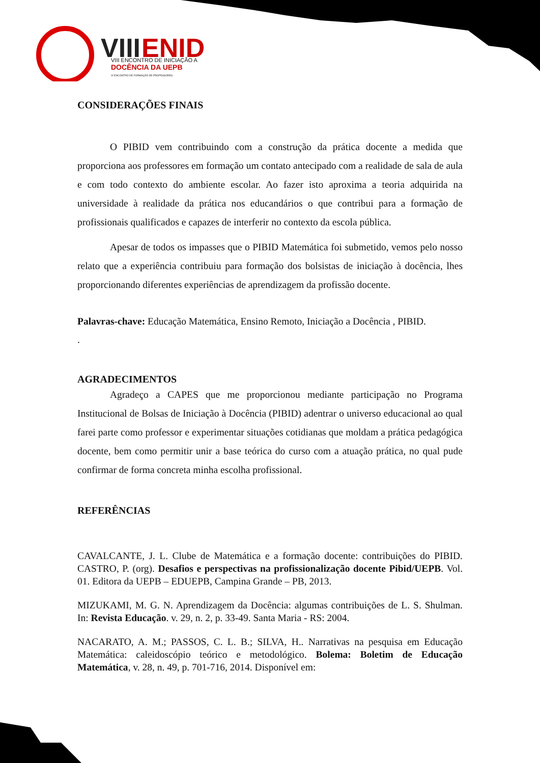VIII
ENID
VIII ENCONTRO DE INICIAÇÃO A
DOCÊNCIA DA UEPB
VI ENCONTRO DE FORMAÇÃO DE PROFESSORES
CONSIDERAÇÕES FINAIS
O PIBID vem contribuindo com a construção da prática docente a medida que proporciona aos professores em formação um contato antecipado com a realidade de sala de aula e com todo contexto do ambiente escolar. Ao fazer isto aproxima a teoria adquirida na universidade à realidade da prática nos educandários o que contribui para a formação de profissionais qualificados e capazes de interferir no contexto da escola pública.
Apesar de todos os impasses que o PIBID Matemática foi submetido, vemos pelo nosso relato que a experiência contribuiu para formação dos bolsistas de iniciação à docência, lhes proporcionando diferentes experiências de aprendizagem da profissão docente.
Palavras-chave: Educação Matemática, Ensino Remoto, Iniciação a Docência , PIBID.
.
AGRADECIMENTOS
Agradeço a CAPES que me proporcionou mediante participação no Programa Institucional de Bolsas de Iniciação à Docência (PIBID) adentrar o universo educacional ao qual farei parte como professor e experimentar situações cotidianas que moldam a prática pedagógica docente, bem como permitir unir a base teórica do curso com a atuação prática, no qual pude confirmar de forma concreta minha escolha profissional.
REFERÊNCIAS
CAVALCANTE, J. L. Clube de Matemática e a formação docente: contribuições do PIBID. CASTRO, P. (org). Desafios e perspectivas na profissionalização docente Pibid/UEPB. Vol. 01. Editora da UEPB – EDUEPB, Campina Grande – PB, 2013.
MIZUKAMI, M. G. N. Aprendizagem da Docência: algumas contribuições de L. S. Shulman. In: Revista Educação. v. 29, n. 2, p. 33-49. Santa Maria - RS: 2004.
NACARATO, A. M.; PASSOS, C. L. B.; SILVA, H.. Narrativas na pesquisa em Educação Matemática: caleidoscópio teórico e metodológico. Bolema: Boletim de Educação Matemática, v. 28, n. 49, p. 701-716, 2014. Disponível em: